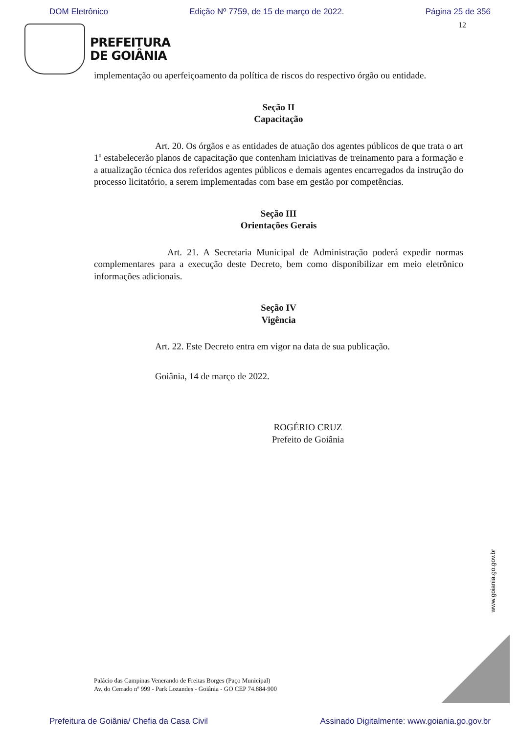DOM Eletrônico Edição Nº 7759, de 15 de março de 2022. Página 25 de 356
12
PREFEITURA
DE GOIÂNIA
implementação ou aperfeiçoamento da política de riscos do respectivo órgão ou entidade.
Seção II
Capacitação
Art. 20. Os órgãos e as entidades de atuação dos agentes públicos de que trata o art 1º estabelecerão planos de capacitação que contenham iniciativas de treinamento para a formação e a atualização técnica dos referidos agentes públicos e demais agentes encarregados da instrução do processo licitatório, a serem implementadas com base em gestão por competências.
Seção III
Orientações Gerais
Art. 21. A Secretaria Municipal de Administração poderá expedir normas complementares para a execução deste Decreto, bem como disponibilizar em meio eletrônico informações adicionais.
Seção IV
Vigência
Art. 22. Este Decreto entra em vigor na data de sua publicação.
Goiânia, 14 de março de 2022.
ROGÉRIO CRUZ
Prefeito de Goiânia
www.goiania.go.gov.br
Palácio das Campinas Venerando de Freitas Borges (Paço Municipal)
Av. do Cerrado nº 999 - Park Lozandes - Goiânia - GO CEP 74.884-900
Prefeitura de Goiânia/ Chefia da Casa Civil Assinado Digitalmente: www.goiania.go.gov.br